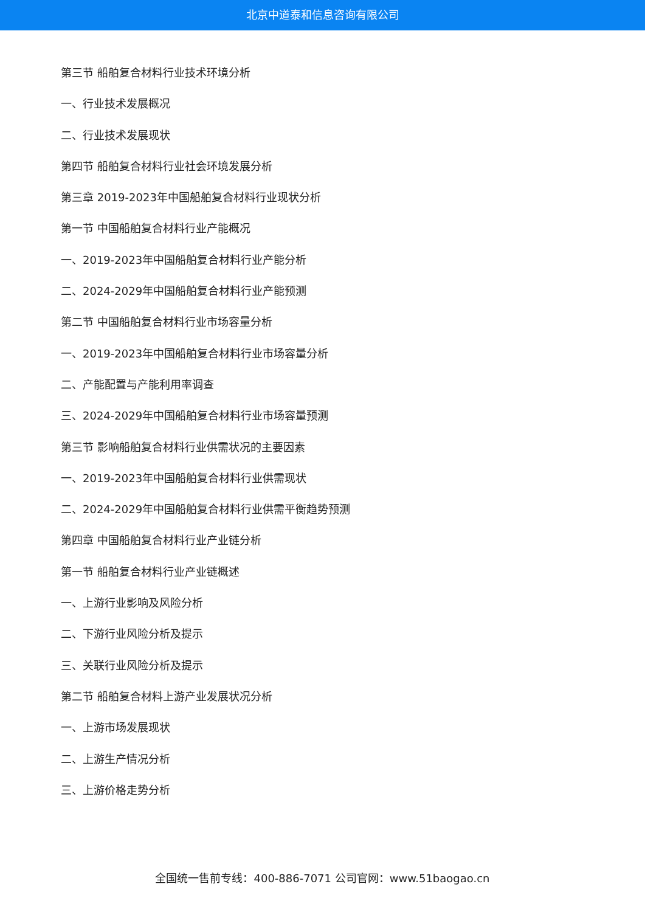北京中道泰和信息咨询有限公司
第三节 船舶复合材料行业技术环境分析
一、行业技术发展概况
二、行业技术发展现状
第四节 船舶复合材料行业社会环境发展分析
第三章 2019-2023年中国船舶复合材料行业现状分析
第一节 中国船舶复合材料行业产能概况
一、2019-2023年中国船舶复合材料行业产能分析
二、2024-2029年中国船舶复合材料行业产能预测
第二节 中国船舶复合材料行业市场容量分析
一、2019-2023年中国船舶复合材料行业市场容量分析
二、产能配置与产能利用率调查
三、2024-2029年中国船舶复合材料行业市场容量预测
第三节 影响船舶复合材料行业供需状况的主要因素
一、2019-2023年中国船舶复合材料行业供需现状
二、2024-2029年中国船舶复合材料行业供需平衡趋势预测
第四章 中国船舶复合材料行业产业链分析
第一节 船舶复合材料行业产业链概述
一、上游行业影响及风险分析
二、下游行业风险分析及提示
三、关联行业风险分析及提示
第二节 船舶复合材料上游产业发展状况分析
一、上游市场发展现状
二、上游生产情况分析
三、上游价格走势分析
全国统一售前专线：400-886-7071 公司官网：www.51baogao.cn